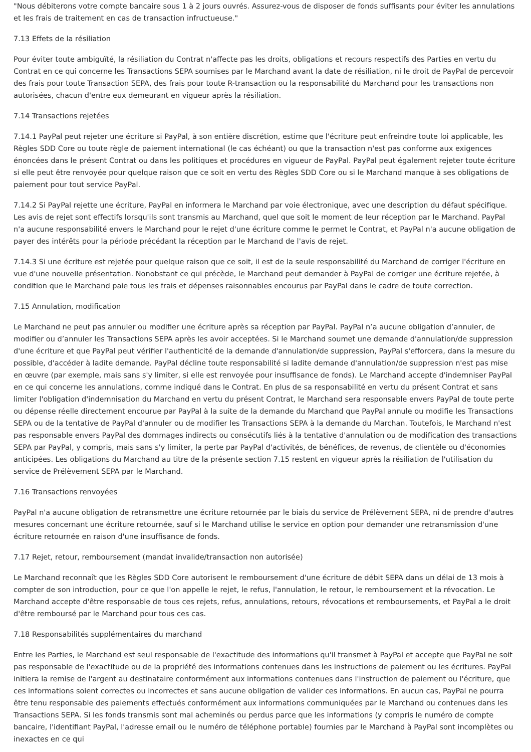"Nous débiterons votre compte bancaire sous 1 à 2 jours ouvrés. Assurez-vous de disposer de fonds suffisants pour éviter les annulations et les frais de traitement en cas de transaction infructueuse."
7.13 Effets de la résiliation
Pour éviter toute ambiguïté, la résiliation du Contrat n'affecte pas les droits, obligations et recours respectifs des Parties en vertu du Contrat en ce qui concerne les Transactions SEPA soumises par le Marchand avant la date de résiliation, ni le droit de PayPal de percevoir des frais pour toute Transaction SEPA, des frais pour toute R-transaction ou la responsabilité du Marchand pour les transactions non autorisées, chacun d'entre eux demeurant en vigueur après la résiliation.
7.14 Transactions rejetées
7.14.1 PayPal peut rejeter une écriture si PayPal, à son entière discrétion, estime que l'écriture peut enfreindre toute loi applicable, les Règles SDD Core ou toute règle de paiement international (le cas échéant) ou que la transaction n'est pas conforme aux exigences énoncées dans le présent Contrat ou dans les politiques et procédures en vigueur de PayPal. PayPal peut également rejeter toute écriture si elle peut être renvoyée pour quelque raison que ce soit en vertu des Règles SDD Core ou si le Marchand manque à ses obligations de paiement pour tout service PayPal.
7.14.2 Si PayPal rejette une écriture, PayPal en informera le Marchand par voie électronique, avec une description du défaut spécifique. Les avis de rejet sont effectifs lorsqu'ils sont transmis au Marchand, quel que soit le moment de leur réception par le Marchand. PayPal n'a aucune responsabilité envers le Marchand pour le rejet d'une écriture comme le permet le Contrat, et PayPal n'a aucune obligation de payer des intérêts pour la période précédant la réception par le Marchand de l'avis de rejet.
7.14.3 Si une écriture est rejetée pour quelque raison que ce soit, il est de la seule responsabilité du Marchand de corriger l'écriture en vue d'une nouvelle présentation. Nonobstant ce qui précède, le Marchand peut demander à PayPal de corriger une écriture rejetée, à condition que le Marchand paie tous les frais et dépenses raisonnables encourus par PayPal dans le cadre de toute correction.
7.15 Annulation, modification
Le Marchand ne peut pas annuler ou modifier une écriture après sa réception par PayPal. PayPal n’a aucune obligation d’annuler, de modifier ou d’annuler les Transactions SEPA après les avoir acceptées. Si le Marchand soumet une demande d'annulation/de suppression d'une écriture et que PayPal peut vérifier l'authenticité de la demande d'annulation/de suppression, PayPal s'efforcera, dans la mesure du possible, d'accéder à ladite demande. PayPal décline toute responsabilité si ladite demande d'annulation/de suppression n'est pas mise en œuvre (par exemple, mais sans s'y limiter, si elle est renvoyée pour insuffisance de fonds). Le Marchand accepte d'indemniser PayPal en ce qui concerne les annulations, comme indiqué dans le Contrat. En plus de sa responsabilité en vertu du présent Contrat et sans limiter l'obligation d'indemnisation du Marchand en vertu du présent Contrat, le Marchand sera responsable envers PayPal de toute perte ou dépense réelle directement encourue par PayPal à la suite de la demande du Marchand que PayPal annule ou modifie les Transactions SEPA ou de la tentative de PayPal d'annuler ou de modifier les Transactions SEPA à la demande du Marchan. Toutefois, le Marchand n'est pas responsable envers PayPal des dommages indirects ou consécutifs liés à la tentative d'annulation ou de modification des transactions SEPA par PayPal, y compris, mais sans s'y limiter, la perte par PayPal d'activités, de bénéfices, de revenus, de clientèle ou d'économies anticipées. Les obligations du Marchand au titre de la présente section 7.15 restent en vigueur après la résiliation de l'utilisation du service de Prélèvement SEPA par le Marchand.
7.16 Transactions renvoyées
PayPal n'a aucune obligation de retransmettre une écriture retournée par le biais du service de Prélèvement SEPA, ni de prendre d'autres mesures concernant une écriture retournée, sauf si le Marchand utilise le service en option pour demander une retransmission d'une écriture retournée en raison d'une insuffisance de fonds.
7.17 Rejet, retour, remboursement (mandat invalide/transaction non autorisée)
Le Marchand reconnaît que les Règles SDD Core autorisent le remboursement d'une écriture de débit SEPA dans un délai de 13 mois à compter de son introduction, pour ce que l'on appelle le rejet, le refus, l'annulation, le retour, le remboursement et la révocation. Le Marchand accepte d'être responsable de tous ces rejets, refus, annulations, retours, révocations et remboursements, et PayPal a le droit d'être remboursé par le Marchand pour tous ces cas.
7.18 Responsabilités supplémentaires du marchand
Entre les Parties, le Marchand est seul responsable de l'exactitude des informations qu'il transmet à PayPal et accepte que PayPal ne soit pas responsable de l'exactitude ou de la propriété des informations contenues dans les instructions de paiement ou les écritures. PayPal initiera la remise de l'argent au destinataire conformément aux informations contenues dans l'instruction de paiement ou l'écriture, que ces informations soient correctes ou incorrectes et sans aucune obligation de valider ces informations. En aucun cas, PayPal ne pourra être tenu responsable des paiements effectués conformément aux informations communiquées par le Marchand ou contenues dans les Transactions SEPA. Si les fonds transmis sont mal acheminés ou perdus parce que les informations (y compris le numéro de compte bancaire, l'identifiant PayPal, l'adresse email ou le numéro de téléphone portable) fournies par le Marchand à PayPal sont incomplètes ou inexactes en ce qui